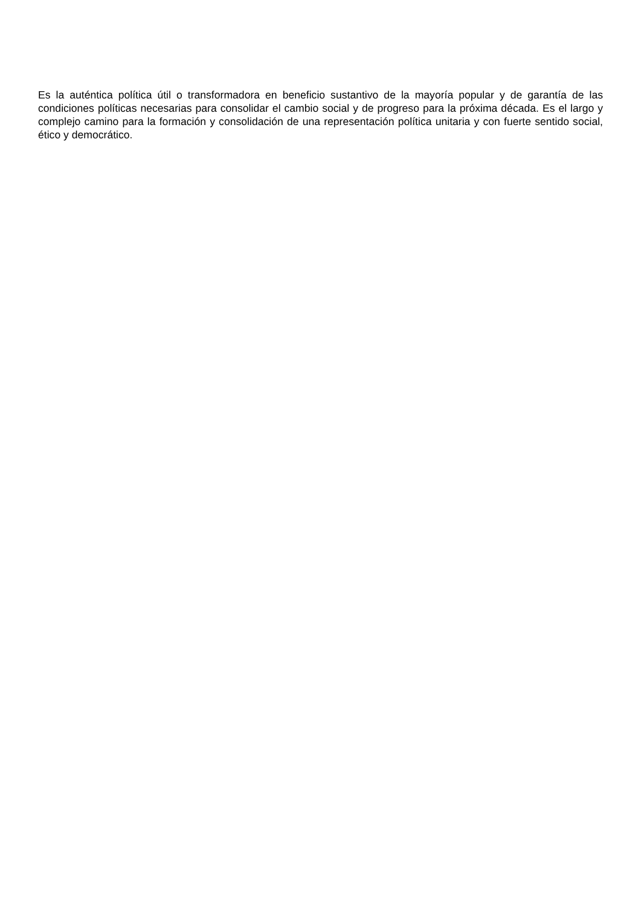Es la auténtica política útil o transformadora en beneficio sustantivo de la mayoría popular y de garantía de las condiciones políticas necesarias para consolidar el cambio social y de progreso para la próxima década. Es el largo y complejo camino para la formación y consolidación de una representación política unitaria y con fuerte sentido social, ético y democrático.